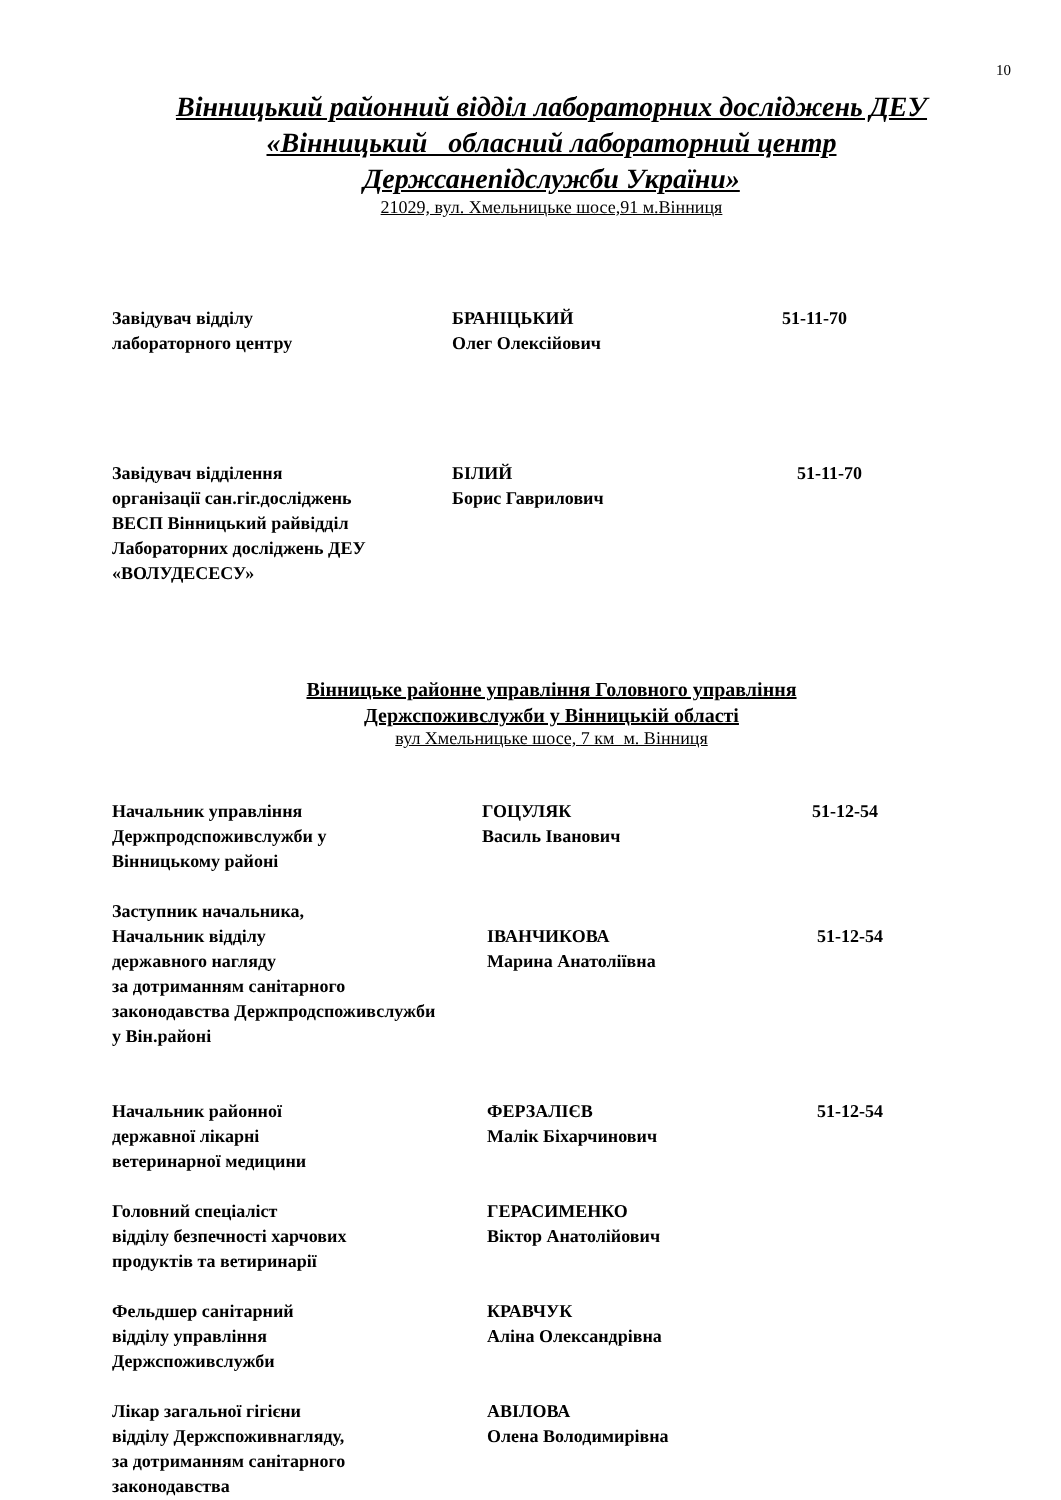10
Вінницький районний відділ лабораторних досліджень ДЕУ
«Вінницький обласний лабораторний центр
Держсанепідслужби України»
21029, вул. Хмельницьке шосе,91 м.Вінниця
Завідувач відділу
лабораторного центру
БРАНІЦЬКИЙ
Олег Олексійович
51-11-70
Завідувач відділення
організації сан.гіг.досліджень
ВЕСП Вінницький райвідділ
Лабораторних досліджень ДЕУ
«ВОЛУДЕСЕСУ»
БІЛИЙ
Борис Гаврилович
51-11-70
Вінницьке районне управління Головного управління
Держспоживслужби у Вінницькій області
вул Хмельницьке шосе, 7 км м. Вінниця
Начальник управління
Держпродспоживслужби у
Вінницькому районі
ГОЦУЛЯК
Василь Іванович
51-12-54
Заступник начальника,
Начальник відділу
державного нагляду
за дотриманням санітарного
законодавства Держпродспоживслужби
у Він.районі
ІВАНЧИКОВА
Марина Анатоліївна
51-12-54
Начальник районної
державної лікарні
ветеринарної медицини
ФЕРЗАЛІЄВ
Малік Біхарчинович
51-12-54
Головний спеціаліст
відділу безпечності харчових
продуктів та ветиринарії
ГЕРАСИМЕНКО
Віктор Анатолійович
Фельдшер санітарний
відділу управління
Держспоживслужби
КРАВЧУК
Аліна Олександрівна
Лікар загальної гігієни
відділу Держспоживнагляду,
за дотриманням санітарного
законодавства
АВІЛОВА
Олена Володимирівна